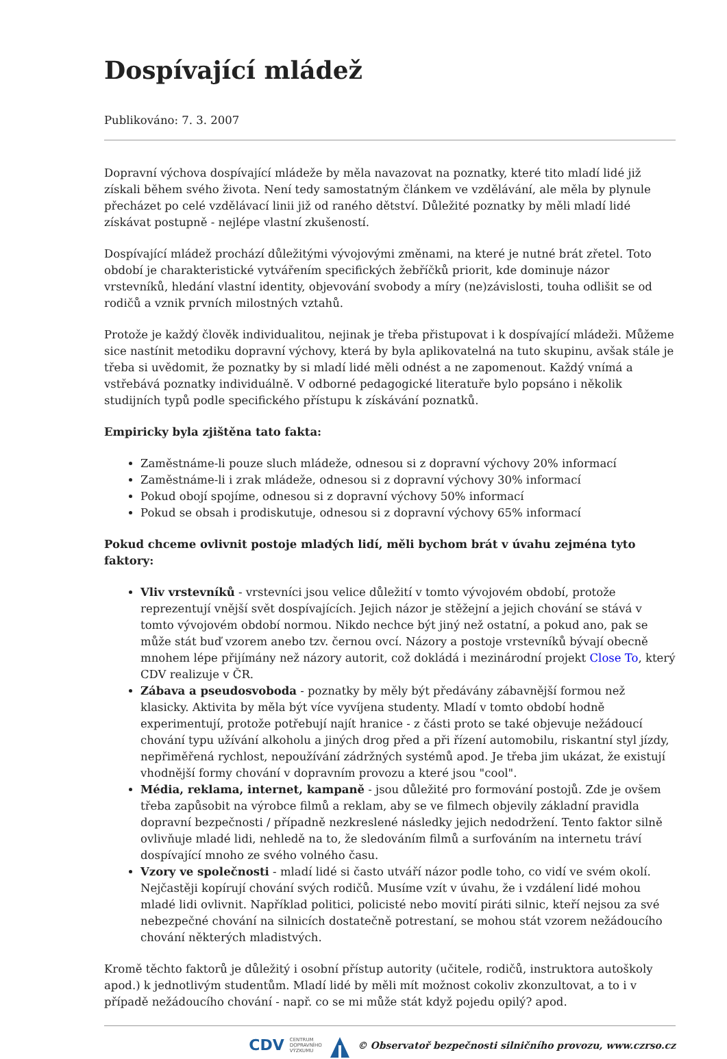Dospívající mládež
Publikováno: 7. 3. 2007
Dopravní výchova dospívající mládeže by měla navazovat na poznatky, které tito mladí lidé již získali během svého života. Není tedy samostatným článkem ve vzdělávání, ale měla by plynule přecházet po celé vzdělávací linii již od raného dětství. Důležité poznatky by měli mladí lidé získávat postupně - nejlépe vlastní zkušeností.
Dospívající mládež prochází důležitými vývojovými změnami, na které je nutné brát zřetel. Toto období je charakteristické vytvářením specifických žebříčků priorit, kde dominuje názor vrstevníků, hledání vlastní identity, objevování svobody a míry (ne)závislosti, touha odlišit se od rodičů a vznik prvních milostných vztahů.
Protože je každý člověk individualitou, nejinak je třeba přistupovat i k dospívající mládeži. Můžeme sice nastínit metodiku dopravní výchovy, která by byla aplikovatelná na tuto skupinu, avšak stále je třeba si uvědomit, že poznatky by si mladí lidé měli odnést a ne zapomenout. Každý vnímá a vstřebává poznatky individuálně. V odborné pedagogické literatuře bylo popsáno i několik studijních typů podle specifického přístupu k získávání poznatků.
Empiricky byla zjištěna tato fakta:
Zaměstnáme-li pouze sluch mládeže, odnesou si z dopravní výchovy 20% informací
Zaměstnáme-li i zrak mládeže, odnesou si z dopravní výchovy 30% informací
Pokud obojí spojíme, odnesou si z dopravní výchovy 50% informací
Pokud se obsah i prodiskutuje, odnesou si z dopravní výchovy 65% informací
Pokud chceme ovlivnit postoje mladých lidí, měli bychom brát v úvahu zejména tyto faktory:
Vliv vrstevníků - vrstevníci jsou velice důležití v tomto vývojovém období, protože reprezentují vnější svět dospívajících. Jejich názor je stěžejní a jejich chování se stává v tomto vývojovém období normou. Nikdo nechce být jiný než ostatní, a pokud ano, pak se může stát buď vzorem anebo tzv. černou ovcí. Názory a postoje vrstevníků bývají obecně mnohem lépe přijímány než názory autorit, což dokládá i mezinárodní projekt Close To, který CDV realizuje v ČR.
Zábava a pseudosvoboda - poznatky by měly být předávány zábavnější formou než klasicky. Aktivita by měla být více vyvíjena studenty. Mladí v tomto období hodně experimentují, protože potřebují najít hranice - z části proto se také objevuje nežádoucí chování typu užívání alkoholu a jiných drog před a při řízení automobilu, riskantní styl jízdy, nepřiměřená rychlost, nepoužívání zádržných systémů apod. Je třeba jim ukázat, že existují vhodnější formy chování v dopravním provozu a které jsou "cool".
Média, reklama, internet, kampaně - jsou důležité pro formování postojů. Zde je ovšem třeba zapůsobit na výrobce filmů a reklam, aby se ve filmech objevily základní pravidla dopravní bezpečnosti / případně nezkreslené následky jejich nedodržení. Tento faktor silně ovlivňuje mladé lidi, nehledě na to, že sledováním filmů a surfováním na internetu tráví dospívající mnoho ze svého volného času.
Vzory ve společnosti - mladí lidé si často utváří názor podle toho, co vidí ve svém okolí. Nejčastěji kopírují chování svých rodičů. Musíme vzít v úvahu, že i vzdálení lidé mohou mladé lidi ovlivnit. Například politici, policisté nebo movití piráti silnic, kteří nejsou za své nebezpečné chování na silnicích dostatečně potrestaní, se mohou stát vzorem nežádoucího chování některých mladistvých.
Kromě těchto faktorů je důležitý i osobní přístup autority (učitele, rodičů, instruktora autoškoly apod.) k jednotlivým studentům. Mladí lidé by měli mít možnost cokoliv zkonzultovat, a to i v případě nežádoucího chování - např. co se mi může stát když pojedu opilý? apod.
CDV CENTRUM
DOPRAVNÍHO
VÝZKUMU © Observatoř bezpečnosti silničního provozu, www.czrso.cz